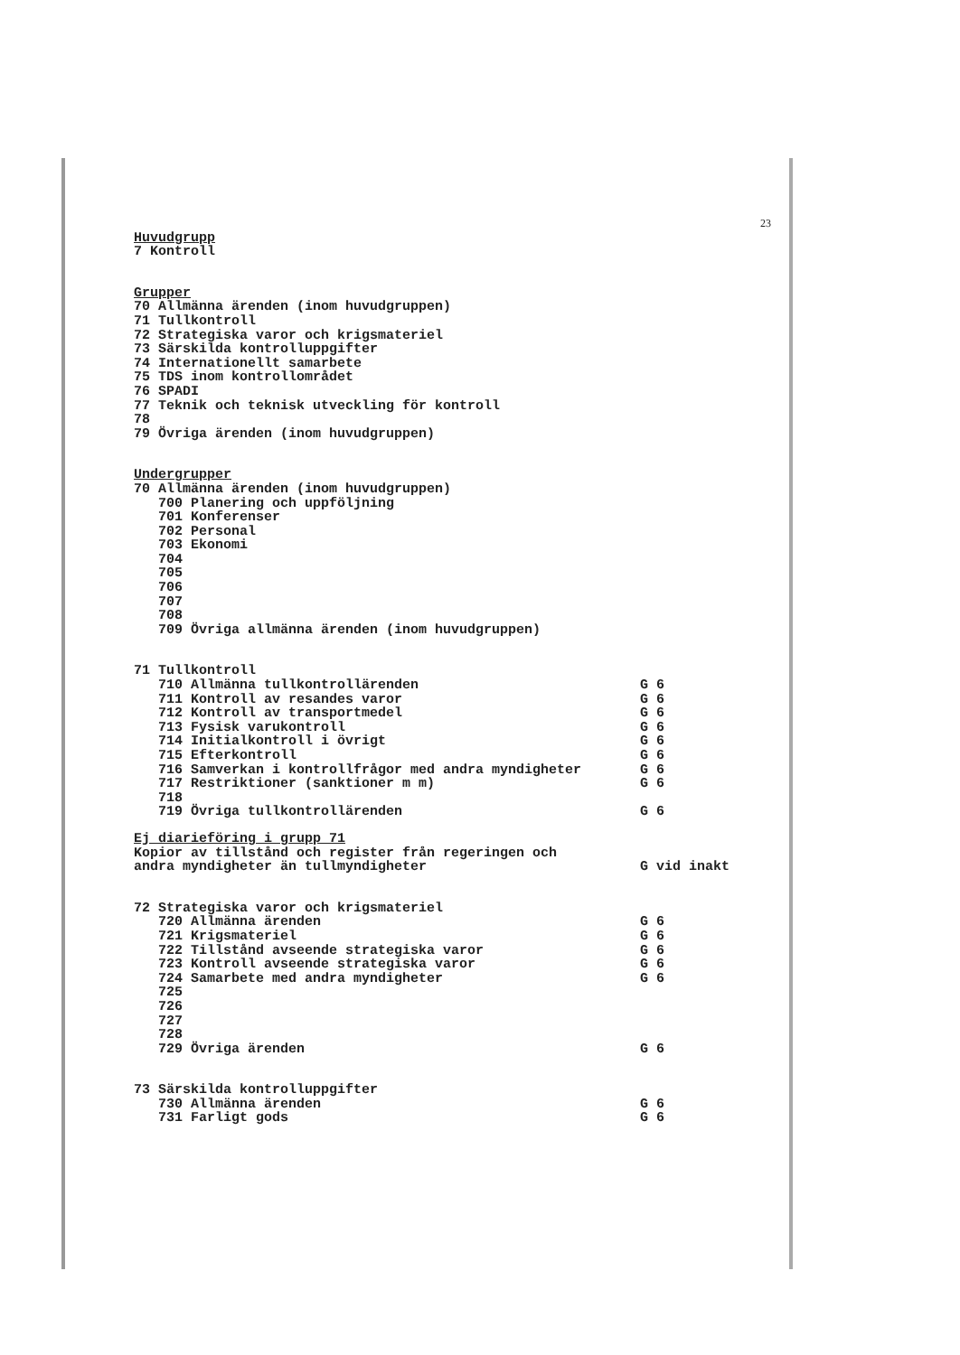23
Huvudgrupp
7 Kontroll
Grupper
70 Allmänna ärenden (inom huvudgruppen) 71 Tullkontroll 72 Strategiska varor och krigsmateriel 73 Särskilda kontrolluppgifter 74 Internationellt samarbete 75 TDS inom kontrollområdet 76 SPADI 77 Teknik och teknisk utveckling för kontroll 78 79 Övriga ärenden (inom huvudgruppen)
Undergrupper
70 Allmänna ärenden (inom huvudgruppen) 700 Planering och uppföljning 701 Konferenser 702 Personal 703 Ekonomi 704 705 706 707 708 709 Övriga allmänna ärenden (inom huvudgruppen)
71 Tullkontroll
710 Allmänna tullkontrollärenden G 6
711 Kontroll av resandes varor G 6
712 Kontroll av transportmedel G 6
713 Fysisk varukontroll G 6
714 Initialkontroll i övrigt G 6
715 Efterkontroll G 6
716 Samverkan i kontrollfrågor med andra myndigheter G 6
717 Restriktioner (sanktioner m m) G 6
718
719 Övriga tullkontrollärenden G 6
Ej diarieföring i grupp 71
Kopior av tillstånd och register från regeringen och
andra myndigheter än tullmyndigheter G vid inakt
72 Strategiska varor och krigsmateriel
720 Allmänna ärenden G 6
721 Krigsmateriel G 6
722 Tillstånd avseende strategiska varor G 6
723 Kontroll avseende strategiska varor G 6
724 Samarbete med andra myndigheter G 6
725 726 727 728
729 Övriga ärenden G 6
73 Särskilda kontrolluppgifter
730 Allmänna ärenden G 6
731 Farligt gods G 6